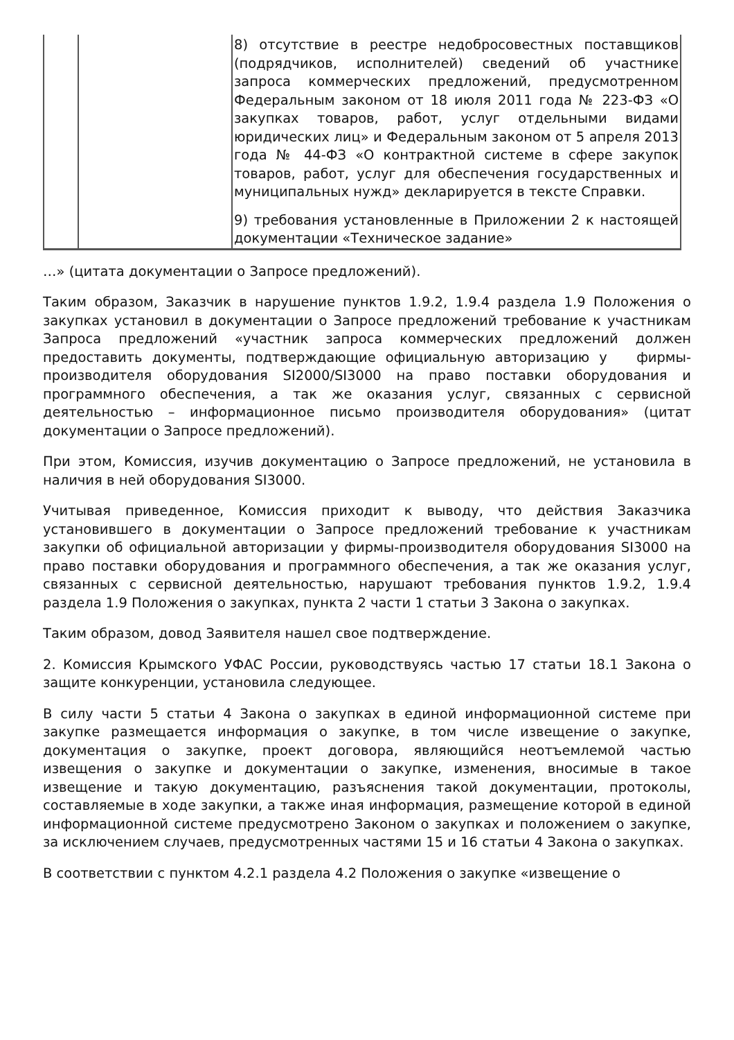| | | 8) отсутствие в реестре недобросовестных поставщиков (подрядчиков, исполнителей) сведений об участнике запроса коммерческих предложений, предусмотренном Федеральным законом от 18 июля 2011 года № 223-ФЗ «О закупках товаров, работ, услуг отдельными видами юридических лиц» и Федеральным законом от 5 апреля 2013 года № 44-ФЗ «О контрактной системе в сфере закупок товаров, работ, услуг для обеспечения государственных и муниципальных нужд» декларируется в тексте Справки. 9) требования установленные в Приложении 2 к настоящей документации «Техническое задание» |
…» (цитата документации о Запросе предложений).
Таким образом, Заказчик в нарушение пунктов 1.9.2, 1.9.4 раздела 1.9 Положения о закупках установил в документации о Запросе предложений требование к участникам Запроса предложений «участник запроса коммерческих предложений должен предоставить документы, подтверждающие официальную авторизацию у фирмы-производителя оборудования SI2000/SI3000 на право поставки оборудования и программного обеспечения, а так же оказания услуг, связанных с сервисной деятельностью – информационное письмо производителя оборудования» (цитат документации о Запросе предложений).
При этом, Комиссия, изучив документацию о Запросе предложений, не установила в наличия в ней оборудования SI3000.
Учитывая приведенное, Комиссия приходит к выводу, что действия Заказчика установившего в документации о Запросе предложений требование к участникам закупки об официальной авторизации у фирмы-производителя оборудования SI3000 на право поставки оборудования и программного обеспечения, а так же оказания услуг, связанных с сервисной деятельностью, нарушают требования пунктов 1.9.2, 1.9.4 раздела 1.9 Положения о закупках, пункта 2 части 1 статьи 3 Закона о закупках.
Таким образом, довод Заявителя нашел свое подтверждение.
2. Комиссия Крымского УФАС России, руководствуясь частью 17 статьи 18.1 Закона о защите конкуренции, установила следующее.
В силу части 5 статьи 4 Закона о закупках в единой информационной системе при закупке размещается информация о закупке, в том числе извещение о закупке, документация о закупке, проект договора, являющийся неотъемлемой частью извещения о закупке и документации о закупке, изменения, вносимые в такое извещение и такую документацию, разъяснения такой документации, протоколы, составляемые в ходе закупки, а также иная информация, размещение которой в единой информационной системе предусмотрено Законом о закупках и положением о закупке, за исключением случаев, предусмотренных частями 15 и 16 статьи 4 Закона о закупках.
В соответствии с пунктом 4.2.1 раздела 4.2 Положения о закупке «извещение о